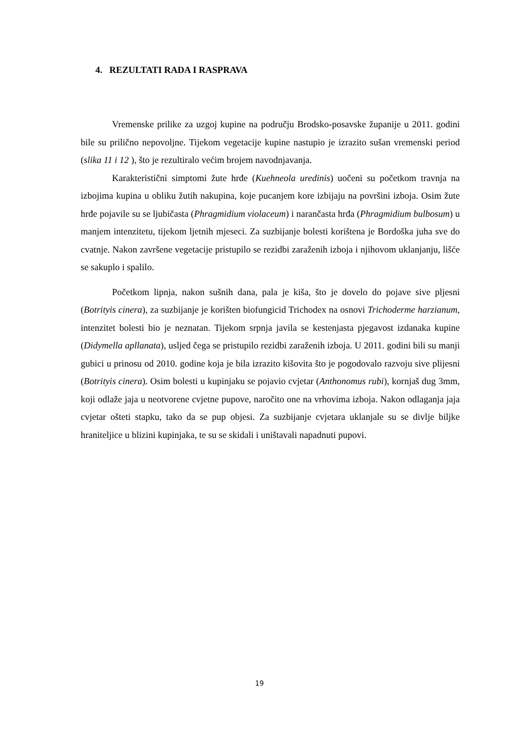4. REZULTATI RADA I RASPRAVA
Vremenske prilike za uzgoj kupine na području Brodsko-posavske županije u 2011. godini bile su prilično nepovoljne. Tijekom vegetacije kupine nastupio je izrazito sušan vremenski period (slika 11 i 12 ), što je rezultiralo većim brojem navodnjavanja.
Karakteristični simptomi žute hrđe (Kuehneola uredinis) uočeni su početkom travnja na izbojima kupina u obliku žutih nakupina, koje pucanjem kore izbijaju na površini izboja. Osim žute hrđe pojavile su se ljubičasta (Phragmidium violaceum) i narančasta hrđa (Phragmidium bulbosum) u manjem intenzitetu, tijekom ljetnih mjeseci. Za suzbijanje bolesti korištena je Bordoška juha sve do cvatnje. Nakon završene vegetacije pristupilo se rezidbi zaraženih izboja i njihovom uklanjanju, lišće se sakuplo i spalilo.
Početkom lipnja, nakon sušnih dana, pala je kiša, što je dovelo do pojave sive pljesni (Botrityis cinera), za suzbijanje je korišten biofungicid Trichodex na osnovi Trichoderme harzianum, intenzitet bolesti bio je neznatan. Tijekom srpnja javila se kestenjasta pjegavost izdanaka kupine (Didymella apllanata), usljed čega se pristupilo rezidbi zaraženih izboja. U 2011. godini bili su manji gubici u prinosu od 2010. godine koja je bila izrazito kišovita što je pogodovalo razvoju sive plijesni (Botrityis cinera). Osim bolesti u kupinjaku se pojavio cvjetar (Anthonomus rubi), kornjaš dug 3mm, koji odlaže jaja u neotvorene cvjetne pupove, naročito one na vrhovima izboja. Nakon odlaganja jaja cvjetar ošteti stapku, tako da se pup objesi. Za suzbijanje cvjetara uklanjale su se divlje biljke hraniteljice u blizini kupinjaka, te su se skidali i uništavali napadnuti pupovi.
19